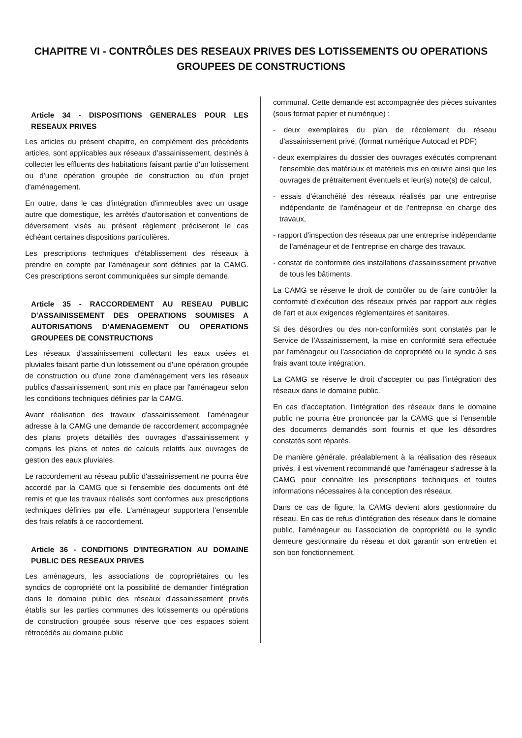CHAPITRE VI - CONTRÔLES DES RESEAUX PRIVES DES LOTISSEMENTS OU OPERATIONS GROUPEES DE CONSTRUCTIONS
Article 34 - DISPOSITIONS GENERALES POUR LES RESEAUX PRIVES
Les articles du présent chapitre, en complément des précédents articles, sont applicables aux réseaux d’assainissement, destinés à collecter les effluents des habitations faisant partie d'un lotissement ou d'une opération groupée de construction ou d'un projet d'aménagement.
En outre, dans le cas d'intégration d'immeubles avec un usage autre que domestique, les arrêtés d'autorisation et conventions de déversement visés au présent règlement préciseront le cas échéant certaines dispositions particulières.
Les prescriptions techniques d'établissement des réseaux à prendre en compte par l'aménageur sont définies par la CAMG. Ces prescriptions seront communiquées sur simple demande.
Article 35 - RACCORDEMENT AU RESEAU PUBLIC D'ASSAINISSEMENT DES OPERATIONS SOUMISES A AUTORISATIONS D'AMENAGEMENT OU OPERATIONS GROUPEES DE CONSTRUCTIONS
Les réseaux d'assainissement collectant les eaux usées et pluviales faisant partie d'un lotissement ou d'une opération groupée de construction ou d'une zone d'aménagement vers les réseaux publics d'assainissement, sont mis en place par l'aménageur selon les conditions techniques définies par la CAMG.
Avant réalisation des travaux d'assainissement, l'aménageur adresse à la CAMG une demande de raccordement accompagnée des plans projets détaillés des ouvrages d’assainissement y compris les plans et notes de calculs relatifs aux ouvrages de gestion des eaux pluviales.
Le raccordement au réseau public d'assainissement ne pourra être accordé par la CAMG que si l'ensemble des documents ont été remis et que les travaux réalisés sont conformes aux prescriptions techniques définies par elle. L'aménageur supportera l'ensemble des frais relatifs à ce raccordement.
Article 36 - CONDITIONS D'INTEGRATION AU DOMAINE PUBLIC DES RESEAUX PRIVES
Les aménageurs, les associations de copropriétaires ou les syndics de copropriété ont la possibilité de demander l'intégration dans le domaine public des réseaux d'assainissement privés établis sur les parties communes des lotissements ou opérations de construction groupée sous réserve que ces espaces soient rétrocédés au domaine public
communal. Cette demande est accompagnée des pièces suivantes (sous format papier et numérique) :
- deux exemplaires du plan de récolement du réseau d'assainissement privé, (format numérique Autocad et PDF)
- deux exemplaires du dossier des ouvrages exécutés comprenant l'ensemble des matériaux et matériels mis en œuvre ainsi que les ouvrages de prétraitement éventuels et leur(s) note(s) de calcul,
- essais d'étanchéité des réseaux réalisés par une entreprise indépendante de l'aménageur et de l'entreprise en charge des travaux,
- rapport d'inspection des réseaux par une entreprise indépendante de l'aménageur et de l'entreprise en charge des travaux.
- constat de conformité des installations d’assainissement privative de tous les bâtiments.
La CAMG se réserve le droit de contrôler ou de faire contrôler la conformité d'exécution des réseaux privés par rapport aux règles de l'art et aux exigences réglementaires et sanitaires.
Si des désordres ou des non-conformités sont constatés par le Service de l’Assainissement, la mise en conformité sera effectuée par l'aménageur ou l'association de copropriété ou le syndic à ses frais avant toute intégration.
La CAMG se réserve le droit d'accepter ou pas l'intégration des réseaux dans le domaine public.
En cas d'acceptation, l'intégration des réseaux dans le domaine public ne pourra être prononcée par la CAMG que si l'ensemble des documents demandés sont fournis et que les désordres constatés sont réparés.
De manière générale, préalablement à la réalisation des réseaux privés, il est vivement recommandé que l'aménageur s'adresse à la CAMG pour connaître les prescriptions techniques et toutes informations nécessaires à la conception des réseaux.
Dans ce cas de figure, la CAMG devient alors gestionnaire du réseau. En cas de refus d’intégration des réseaux dans le domaine public, l’aménageur ou l’association de copropriété ou le syndic demeure gestionnaire du réseau et doit garantir son entretien et son bon fonctionnement.